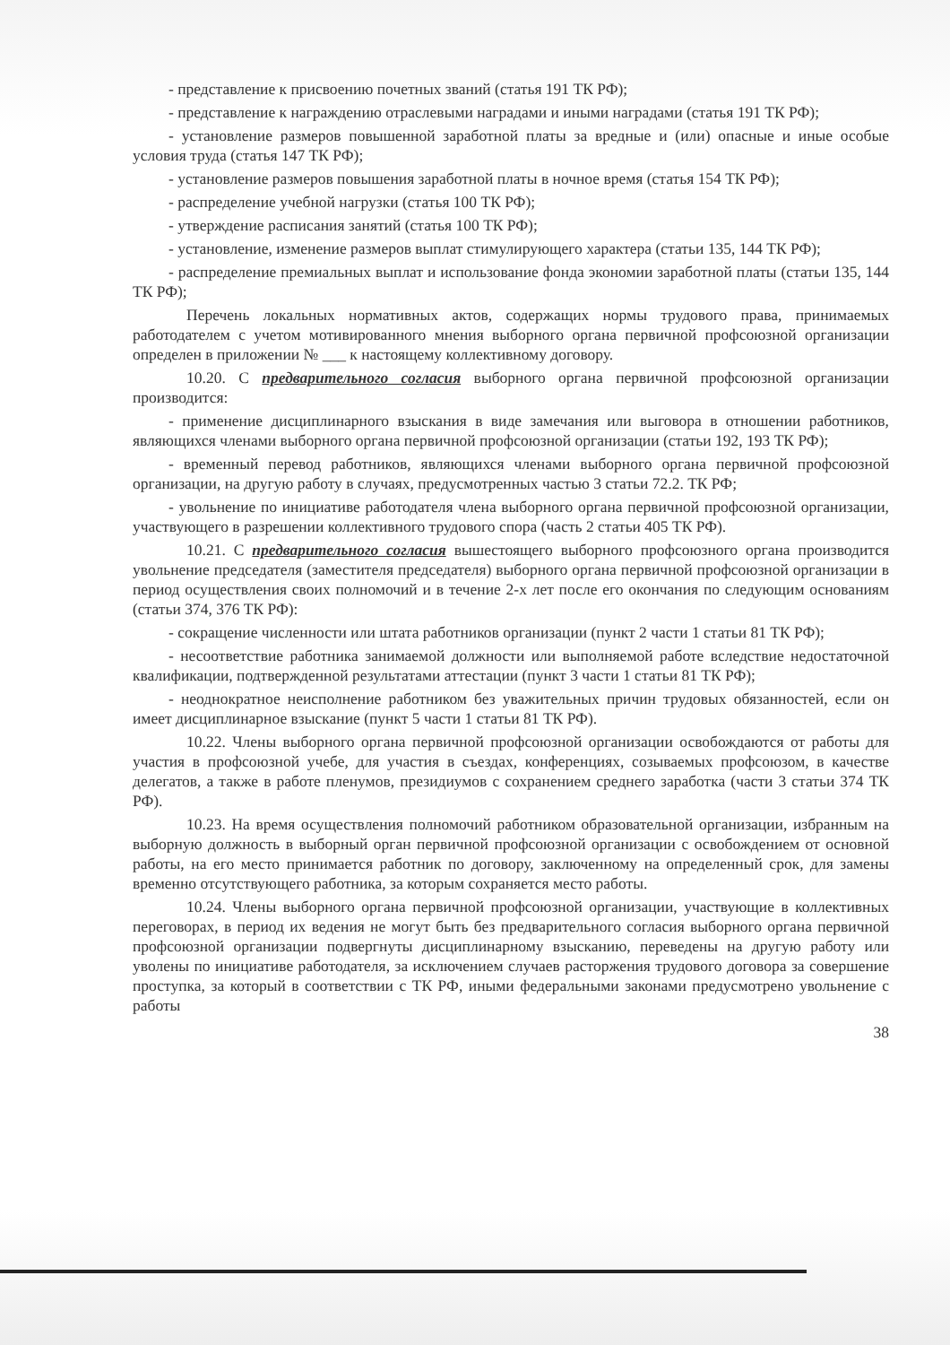- представление к присвоению почетных званий (статья 191 ТК РФ);
- представление к награждению отраслевыми наградами и иными наградами (статья 191 ТК РФ);
- установление размеров повышенной заработной платы за вредные и (или) опасные и иные особые условия труда (статья 147 ТК РФ);
- установление размеров повышения заработной платы в ночное время (статья 154 ТК РФ);
- распределение учебной нагрузки (статья 100 ТК РФ);
- утверждение расписания занятий (статья 100 ТК РФ);
- установление, изменение размеров выплат стимулирующего характера (статьи 135, 144 ТК РФ);
- распределение премиальных выплат и использование фонда экономии заработной платы (статьи 135, 144 ТК РФ);
Перечень локальных нормативных актов, содержащих нормы трудового права, принимаемых работодателем с учетом мотивированного мнения выборного органа первичной профсоюзной организации определен в приложении № ___ к настоящему коллективному договору.
10.20. С предварительного согласия выборного органа первичной профсоюзной организации производится:
- применение дисциплинарного взыскания в виде замечания или выговора в отношении работников, являющихся членами выборного органа первичной профсоюзной организации (статьи 192, 193 ТК РФ);
- временный перевод работников, являющихся членами выборного органа первичной профсоюзной организации, на другую работу в случаях, предусмотренных частью 3 статьи 72.2. ТК РФ;
- увольнение по инициативе работодателя члена выборного органа первичной профсоюзной организации, участвующего в разрешении коллективного трудового спора (часть 2 статьи 405 ТК РФ).
10.21. С предварительного согласия вышестоящего выборного профсоюзного органа производится увольнение председателя (заместителя председателя) выборного органа первичной профсоюзной организации в период осуществления своих полномочий и в течение 2-х лет после его окончания по следующим основаниям (статьи 374, 376 ТК РФ):
- сокращение численности или штата работников организации (пункт 2 части 1 статьи 81 ТК РФ);
- несоответствие работника занимаемой должности или выполняемой работе вследствие недостаточной квалификации, подтвержденной результатами аттестации (пункт 3 части 1 статьи 81 ТК РФ);
- неоднократное неисполнение работником без уважительных причин трудовых обязанностей, если он имеет дисциплинарное взыскание (пункт 5 части 1 статьи 81 ТК РФ).
10.22. Члены выборного органа первичной профсоюзной организации освобождаются от работы для участия в профсоюзной учебе, для участия в съездах, конференциях, созываемых профсоюзом, в качестве делегатов, а также в работе пленумов, президиумов с сохранением среднего заработка (части 3 статьи 374 ТК РФ).
10.23. На время осуществления полномочий работником образовательной организации, избранным на выборную должность в выборный орган первичной профсоюзной организации с освобождением от основной работы, на его место принимается работник по договору, заключенному на определенный срок, для замены временно отсутствующего работника, за которым сохраняется место работы.
10.24. Члены выборного органа первичной профсоюзной организации, участвующие в коллективных переговорах, в период их ведения не могут быть без предварительного согласия выборного органа первичной профсоюзной организации подвергнуты дисциплинарному взысканию, переведены на другую работу или уволены по инициативе работодателя, за исключением случаев расторжения трудового договора за совершение проступка, за который в соответствии с ТК РФ, иными федеральными законами предусмотрено увольнение с работы
38